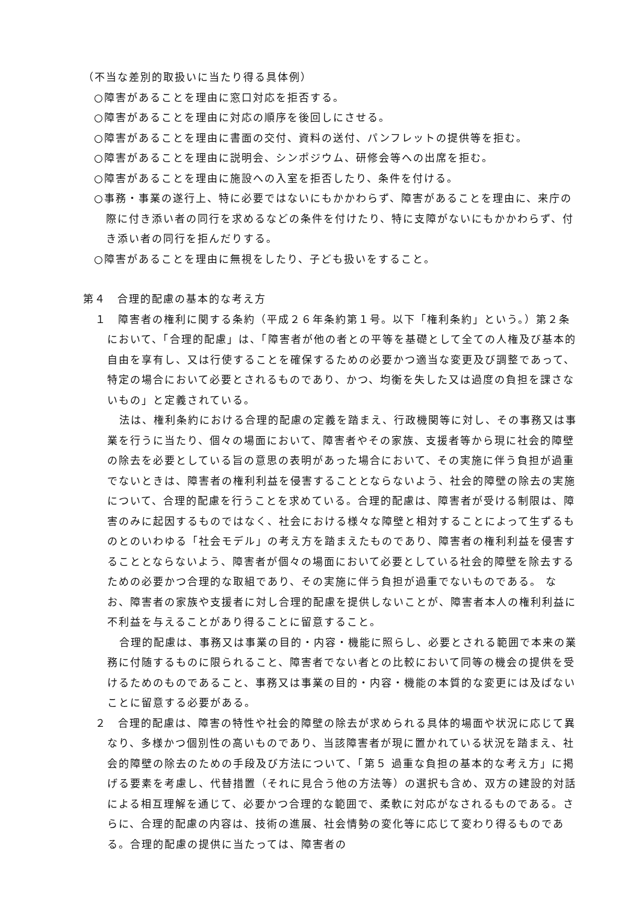（不当な差別的取扱いに当たり得る具体例）
○障害があることを理由に窓口対応を拒否する。
○障害があることを理由に対応の順序を後回しにさせる。
○障害があることを理由に書面の交付、資料の送付、パンフレットの提供等を拒む。
○障害があることを理由に説明会、シンポジウム、研修会等への出席を拒む。
○障害があることを理由に施設への入室を拒否したり、条件を付ける。
○事務・事業の遂行上、特に必要ではないにもかかわらず、障害があることを理由に、来庁の際に付き添い者の同行を求めるなどの条件を付けたり、特に支障がないにもかかわらず、付き添い者の同行を拒んだりする。
○障害があることを理由に無視をしたり、子ども扱いをすること。
第４　合理的配慮の基本的な考え方
１　障害者の権利に関する条約（平成２６年条約第１号。以下「権利条約」という。）第２条において、「合理的配慮」は、「障害者が他の者との平等を基礎として全ての人権及び基本的自由を享有し、又は行使することを確保するための必要かつ適当な変更及び調整であって、特定の場合において必要とされるものであり、かつ、均衡を失した又は過度の負担を課さないもの」と定義されている。
法は、権利条約における合理的配慮の定義を踏まえ、行政機関等に対し、その事務又は事業を行うに当たり、個々の場面において、障害者やその家族、支援者等から現に社会的障壁の除去を必要としている旨の意思の表明があった場合において、その実施に伴う負担が過重でないときは、障害者の権利利益を侵害することとならないよう、社会的障壁の除去の実施について、合理的配慮を行うことを求めている。合理的配慮は、障害者が受ける制限は、障害のみに起因するものではなく、社会における様々な障壁と相対することによって生ずるものとのいわゆる「社会モデル」の考え方を踏まえたものであり、障害者の権利利益を侵害することとならないよう、障害者が個々の場面において必要としている社会的障壁を除去するための必要かつ合理的な取組であり、その実施に伴う負担が過重でないものである。 なお、障害者の家族や支援者に対し合理的配慮を提供しないことが、障害者本人の権利利益に不利益を与えることがあり得ることに留意すること。
合理的配慮は、事務又は事業の目的・内容・機能に照らし、必要とされる範囲で本来の業務に付随するものに限られること、障害者でない者との比較において同等の機会の提供を受けるためのものであること、事務又は事業の目的・内容・機能の本質的な変更には及ばないことに留意する必要がある。
２　合理的配慮は、障害の特性や社会的障壁の除去が求められる具体的場面や状況に応じて異なり、多様かつ個別性の高いものであり、当該障害者が現に置かれている状況を踏まえ、社会的障壁の除去のための手段及び方法について、「第５ 過重な負担の基本的な考え方」に掲げる要素を考慮し、代替措置（それに見合う他の方法等）の選択も含め、双方の建設的対話による相互理解を通じて、必要かつ合理的な範囲で、柔軟に対応がなされるものである。さらに、合理的配慮の内容は、技術の進展、社会情勢の変化等に応じて変わり得るものである。合理的配慮の提供に当たっては、障害者の